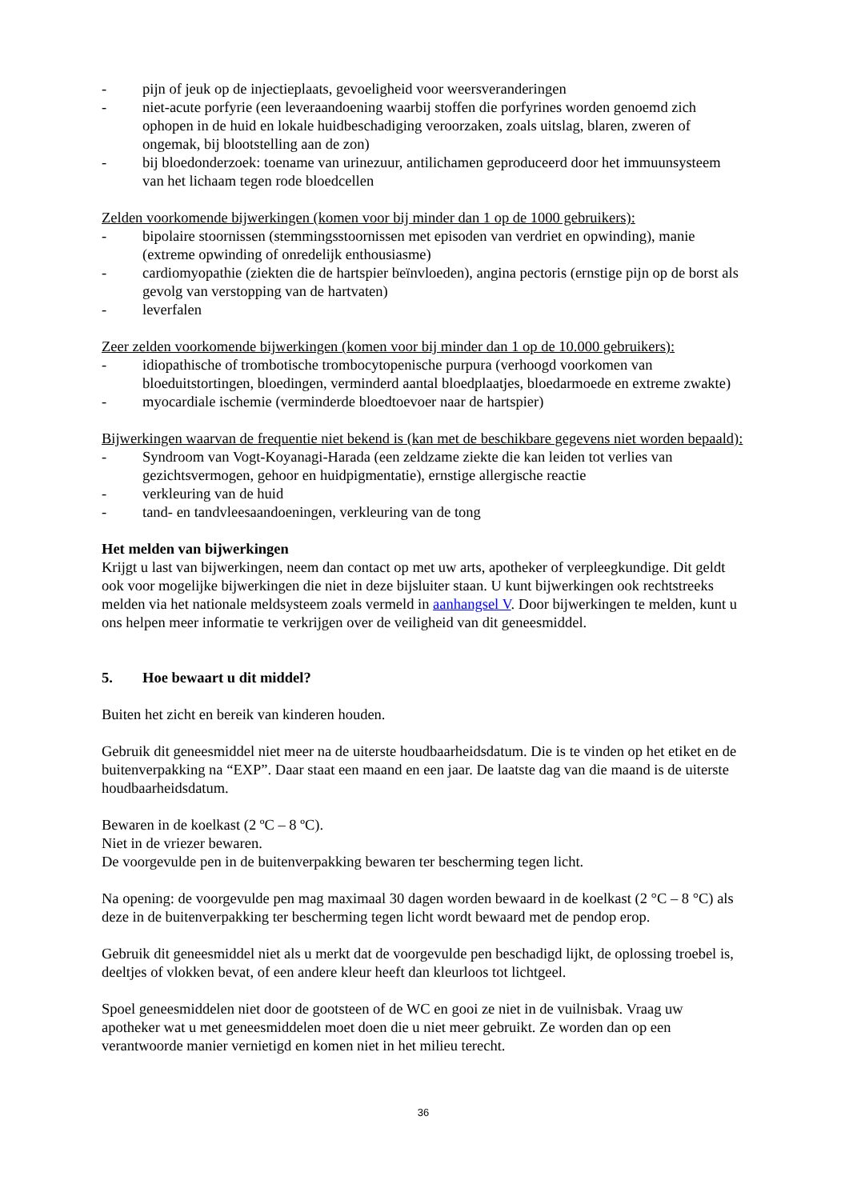- pijn of jeuk op de injectieplaats, gevoeligheid voor weersveranderingen
- niet-acute porfyrie (een leveraandoening waarbij stoffen die porfyrines worden genoemd zich ophopen in de huid en lokale huidbeschadiging veroorzaken, zoals uitslag, blaren, zweren of ongemak, bij blootstelling aan de zon)
- bij bloedonderzoek: toename van urinezuur, antilichamen geproduceerd door het immuunsysteem van het lichaam tegen rode bloedcellen
Zelden voorkomende bijwerkingen (komen voor bij minder dan 1 op de 1000 gebruikers):
- bipolaire stoornissen (stemmingsstoornissen met episoden van verdriet en opwinding), manie (extreme opwinding of onredelijk enthousiasme)
- cardiomyopathie (ziekten die de hartspier beïnvloeden), angina pectoris (ernstige pijn op de borst als gevolg van verstopping van de hartvaten)
- leverfalen
Zeer zelden voorkomende bijwerkingen (komen voor bij minder dan 1 op de 10.000 gebruikers):
- idiopathische of trombotische trombocytopenische purpura (verhoogd voorkomen van bloeduitstortingen, bloedingen, verminderd aantal bloedplaatjes, bloedarmoede en extreme zwakte)
- myocardiale ischemie (verminderde bloedtoevoer naar de hartspier)
Bijwerkingen waarvan de frequentie niet bekend is (kan met de beschikbare gegevens niet worden bepaald):
- Syndroom van Vogt-Koyanagi-Harada (een zeldzame ziekte die kan leiden tot verlies van gezichtsvermogen, gehoor en huidpigmentatie), ernstige allergische reactie
- verkleuring van de huid
- tand- en tandvleesaandoeningen, verkleuring van de tong
Het melden van bijwerkingen
Krijgt u last van bijwerkingen, neem dan contact op met uw arts, apotheker of verpleegkundige. Dit geldt ook voor mogelijke bijwerkingen die niet in deze bijsluiter staan. U kunt bijwerkingen ook rechtstreeks melden via het nationale meldsysteem zoals vermeld in aanhangsel V. Door bijwerkingen te melden, kunt u ons helpen meer informatie te verkrijgen over de veiligheid van dit geneesmiddel.
5. Hoe bewaart u dit middel?
Buiten het zicht en bereik van kinderen houden.
Gebruik dit geneesmiddel niet meer na de uiterste houdbaarheidsdatum. Die is te vinden op het etiket en de buitenverpakking na “EXP”. Daar staat een maand en een jaar. De laatste dag van die maand is de uiterste houdbaarheidsdatum.
Bewaren in de koelkast (2 ºC – 8 ºC).
Niet in de vriezer bewaren.
De voorgevulde pen in de buitenverpakking bewaren ter bescherming tegen licht.
Na opening: de voorgevulde pen mag maximaal 30 dagen worden bewaard in de koelkast (2 °C – 8 °C) als deze in de buitenverpakking ter bescherming tegen licht wordt bewaard met de pendop erop.
Gebruik dit geneesmiddel niet als u merkt dat de voorgevulde pen beschadigd lijkt, de oplossing troebel is, deeltjes of vlokken bevat, of een andere kleur heeft dan kleurloos tot lichtgeel.
Spoel geneesmiddelen niet door de gootsteen of de WC en gooi ze niet in de vuilnisbak. Vraag uw apotheker wat u met geneesmiddelen moet doen die u niet meer gebruikt. Ze worden dan op een verantwoorde manier vernietigd en komen niet in het milieu terecht.
36